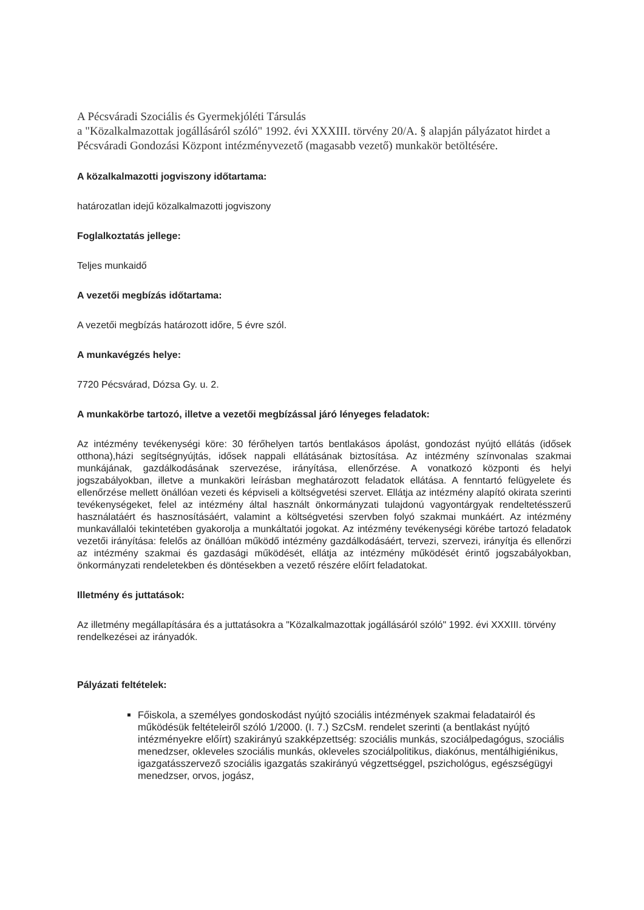A Pécsváradi Szociális és Gyermekjóléti Társulás
a "Közalkalmazottak jogállásáról szóló" 1992. évi XXXIII. törvény 20/A. § alapján pályázatot hirdet a Pécsváradi Gondozási Központ intézményvezető (magasabb vezető) munkakör betöltésére.
A közalkalmazotti jogviszony időtartama:
határozatlan idejű közalkalmazotti jogviszony
Foglalkoztatás jellege:
Teljes munkaidő
A vezetői megbízás időtartama:
A vezetői megbízás határozott időre, 5 évre szól.
A munkavégzés helye:
7720 Pécsvárad, Dózsa Gy. u. 2.
A munkakörbe tartozó, illetve a vezetői megbízással járó lényeges feladatok:
Az intézmény tevékenységi köre: 30 férőhelyen tartós bentlakásos ápolást, gondozást nyújtó ellátás (idősek otthona),házi segítségnyújtás, idősek nappali ellátásának biztosítása. Az intézmény színvonalas szakmai munkájának, gazdálkodásának szervezése, irányítása, ellenőrzése. A vonatkozó központi és helyi jogszabályokban, illetve a munkaköri leírásban meghatározott feladatok ellátása. A fenntartó felügyelete és ellenőrzése mellett önállóan vezeti és képviseli a költségvetési szervet. Ellátja az intézmény alapító okirata szerinti tevékenységeket, felel az intézmény által használt önkormányzati tulajdonú vagyontárgyak rendeltetésszerű használatáért és hasznosításáért, valamint a költségvetési szervben folyó szakmai munkáért. Az intézmény munkavállalói tekintetében gyakorolja a munkáltatói jogokat. Az intézmény tevékenységi körébe tartozó feladatok vezetői irányítása: felelős az önállóan működő intézmény gazdálkodásáért, tervezi, szervezi, irányítja és ellenőrzi az intézmény szakmai és gazdasági működését, ellátja az intézmény működését érintő jogszabályokban, önkormányzati rendeletekben és döntésekben a vezető részére előírt feladatokat.
Illetmény és juttatások:
Az illetmény megállapítására és a juttatásokra a "Közalkalmazottak jogállásáról szóló" 1992. évi XXXIII. törvény rendelkezései az irányadók.
Pályázati feltételek:
Főiskola, a személyes gondoskodást nyújtó szociális intézmények szakmai feladatairól és működésük feltételeiről szóló 1/2000. (I. 7.) SzCsM. rendelet szerinti (a bentlakást nyújtó intézményekre előírt) szakirányú szakképzettség: szociális munkás, szociálpedagógus, szociális menedzser, okleveles szociális munkás, okleveles szociálpolitikus, diakónus, mentálhigiénikus, igazgatásszervező szociális igazgatás szakirányú végzettséggel, pszichológus, egészségügyi menedzser, orvos, jogász,